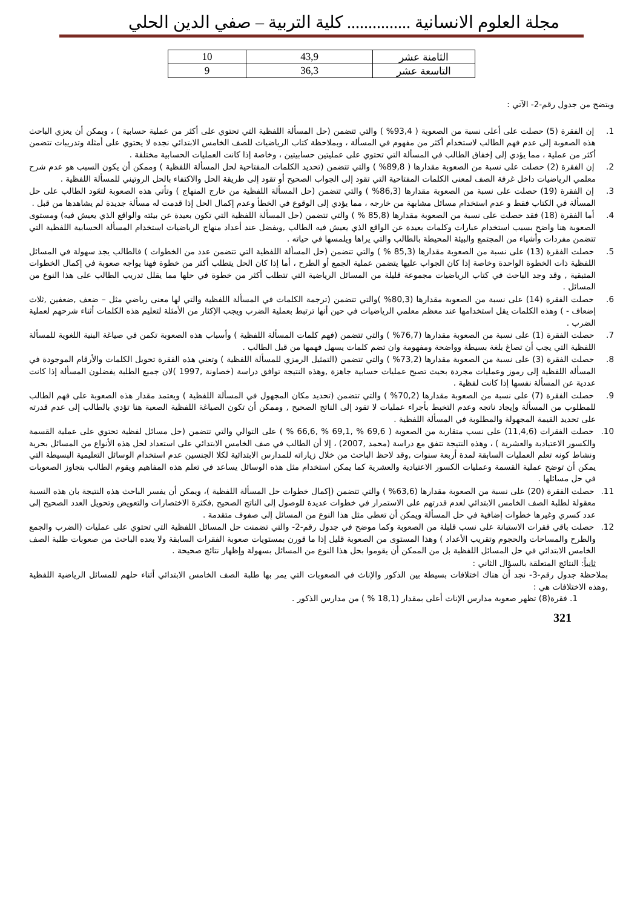مجلة العلوم الانسانية ............... كلية التربية – صفي الدين الحلي
| الثامنة عشر | 43,9 | 10 |
| التاسعة عشر | 36,3 | 9 |
ويتضح من جدول رقم-2- الآتي :
1. إن الفقرة (5) حصلت على أعلى نسبة من الصعوبة ( 93,4% ) والتي تتضمن (حل المسألة اللفظية التي تحتوي على أكثر من عملية حسابية ) ، ويمكن أن يعزي الباحث هذه الصعوبة إلى عدم فهم الطالب لاستخدام أكثر من مفهوم في المسألة ، وبملاحظة كتاب الرياضيات للصف الخامس الابتدائي نجده لا يحتوي على أمثلة وتدريبات تتضمن أكثر من عملية ، مما يؤدي إلى إخفاق الطالب في المسألة التي تحتوي على عمليتين حسابيتين ، وخاصة إذا كانت العمليات الحسابية مختلفة .
2. إن الفقرة (2) حصلت على نسبة من الصعوبة مقدارها ( 89,8% ) والتي تتضمن (تحديد الكلمات المفتاحية لحل المسألة اللفظية ) وممكن أن يكون السبب هو عدم شرح معلمي الرياضيات داخل غرفة الصف لمعنى الكلمات المفتاحية التي تقود إلى الجواب الصحيح أو تقود إلى طريقة الحل والاكتفاء بالحل الروتيني للمسألة اللفظية .
3. إن الفقرة (19) حصلت على نسبة من الصعوبة مقدارها (86,3% ) والتي تتضمن (حل المسألة اللفظية من خارج المنهاج ) وتأتي هذه الصعوبة لتعَود الطالب على حل المسألة في الكتاب فقط و عدم استخدام مسائل مشابهة من خارجه ، مما يؤدي إلى الوقوع في الخطأ وعدم إكمال الحل إذا قدمت له مسألة جديدة لم يشاهدها من قبل .
4. أما الفقرة (18) فقد حصلت على نسبة من الصعوبة مقدارها (85,8 % ) والتي تتضمن (حل المسألة اللفظية التي تكون بعيدة عن بيئته والواقع الذي يعيش فيه) ومستوى الصعوبة هنا واضح بسبب استخدام عبارات وكلمات بعيدة عن الواقع الذي يعيش فيه الطالب ,ويفضل عند أعداد منهاج الرياضيات استخدام المسألة الحسابية اللفظية التي تتضمن مفردات وأشياء من المجتمع والبيئة المحيطة بالطالب والتي يراها ويلمسها في حياته .
5. حصلت الفقرة (13) على نسبة من الصعوبة مقدارها (85,3 % ) والتي تتضمن (حل المسألة اللفظية التي تتضمن عدد من الخطوات ) فالطالب يجد سهولة في المسائل اللفظية ذات الخطوة الواحدة وخاصة إذا كان الجواب عليها يتضمن عملية الجمع أو الطرح ، أما إذا كان الحل يتطلب أكثر من خطوة فهنا يواجه صعوبة في إكمال الخطوات المتبقية , وقد وجد الباحث في كتاب الرياضيات مجموعة قليلة من المسائل الرياضية التي تتطلب أكثر من خطوة في حلها مما يقلل تدريب الطالب على هذا النوع من المسائل .
6. حصلت الفقرة (14) على نسبة من الصعوبة مقدارها (80,3% )والتي تتضمن (ترجمة الكلمات في المسألة اللفظية والتي لها معنى رياضي مثل – ضعف ,ضعفين ,ثلاث إضعاف - ) وهذه الكلمات يقل استخدامها عند معظم معلمي الرياضيات في حين أنها ترتبط بعملية الضرب ويجب الإكثار من الأمثلة لتعليم هذه الكلمات أثناء شرحهم لعملية الضرب .
7. حصلت الفقرة (1) على نسبة من الصعوبة مقدارها (76,7% ) والتي تتضمن (فهم كلمات المسألة اللفظية ) وأسباب هذه الصعوبة تكمن في صياغة البنية اللغوية للمسألة اللفظية التي يجب أن تصاغ بلغة بسيطة وواضحة ومفهومة وان تضم كلمات يسهل فهمها من قبل الطالب .
8. حصلت الفقرة (3) على نسبة من الصعوبة مقدارها (73,2% ) والتي تتضمن (التمثيل الرمزي للمسألة اللفظية ) وتعني هذه الفقرة تحويل الكلمات والأرقام الموجودة في المسألة اللفظية إلى رموز وعمليات مجردة بحيث تصبح عمليات حسابية جاهزة ,وهذه النتيجة توافق دراسة (خصاونة ,1997 )لان جميع الطلبة يفضلون المسألة إذا كانت عددية عن المسألة نفسها إذا كانت لفظية .
9. حصلت الفقرة (7) على نسبة من الصعوبة مقدارها (70,2% ) والتي تتضمن (تحديد مكان المجهول في المسألة اللفظية ) ويعتمد مقدار هذه الصعوبة على فهم الطالب للمطلوب من المسألة وإيجاد ناتجه وعدم التخبط بأجراء عمليات لا تقود إلى الناتج الصحيح , وممكن أن تكون الصياغة اللفظية الصعبة هنا تؤدي بالطالب إلى عدم قدرته على تحديد القيمة المجهولة والمطلوبة في المسألة اللفظية .
10. حصلت الفقرات (11,4,6) على نسب متقاربة من الصعوبة ( 69,6 % ,69,1 % ,66,6 % ) على التوالي والتي تتضمن (حل مسائل لفظية تحتوي على عملية القسمة والكسور الاعتيادية والعشرية ) ، وهذه النتيجة تتفق مع دراسة (محمد ,2007) ، إلا أن الطالب في صف الخامس الابتدائي على استعداد لحل هذه الأنواع من المسائل بحرية ونشاط كونه تعلم العمليات السابقة لمدة أربعة سنوات ,وقد لاحظ الباحث من خلال زياراته للمدارس الابتدائية لكلا الجنسين عدم استخدام الوسائل التعليمية البسيطة التي يمكن أن توضح عملية القسمة وعمليات الكسور الاعتيادية والعشرية كما يمكن استخدام مثل هذه الوسائل يساعد في تعلم هذه المفاهيم ويقوم الطالب بتجاوز الصعوبات في حل مسائلها .
11. حصلت الفقرة (20) على نسبة من الصعوبة مقدارها (63,6% ) والتي تتضمن (إكمال خطوات حل المسألة اللفظية )، ويمكن أن يفسر الباحث هذه النتيجة بان هذه النسبة معقولة لطلبة الصف الخامس الابتدائي لعدم قدرتهم على الاستمرار في خطوات عديدة للوصول إلى الناتج الصحيح ,فكثرة الاختصارات والتعويض وتحويل العدد الصحيح إلى عدد كسري وغيرها خطوات إضافية في حل المسألة ويمكن أن تعطى مثل هذا النوع من المسائل إلى صفوف متقدمة .
12. حصلت باقي فقرات الاستبانة على نسب قليلة من الصعوبة وكما موضح في جدول رقم-2- والتي تضمنت حل المسائل اللفظية التي تحتوي على عمليات (الضرب والجمع والطرح والمساحات والحجوم وتقريب الأعداد ) وهذا المستوى من الصعوبة قليل إذا ما قورن بمستويات صعوبة الفقرات السابقة ولا يعده الباحث من صعوبات طلبة الصف الخامس الابتدائي في حل المسائل اللفظية بل من الممكن أن يقوموا بحل هذا النوع من المسائل بسهولة وإظهار نتائج صحيحة .
ثانياً: النتائج المتعلقة بالسؤال الثاني :
بملاحظة جدول رقم-3- نجد أن هناك اختلافات بسيطة بين الذكور والإناث في الصعوبات التي يمر بها طلبة الصف الخامس الابتدائي أثناء حلهم للمسائل الرياضية اللفظية ,وهذه الاختلافات هي :
1. فقرة(8) تظهر صعوبة مدارس الإناث أعلى بمقدار (18,1 % ) من مدارس الذكور .
321